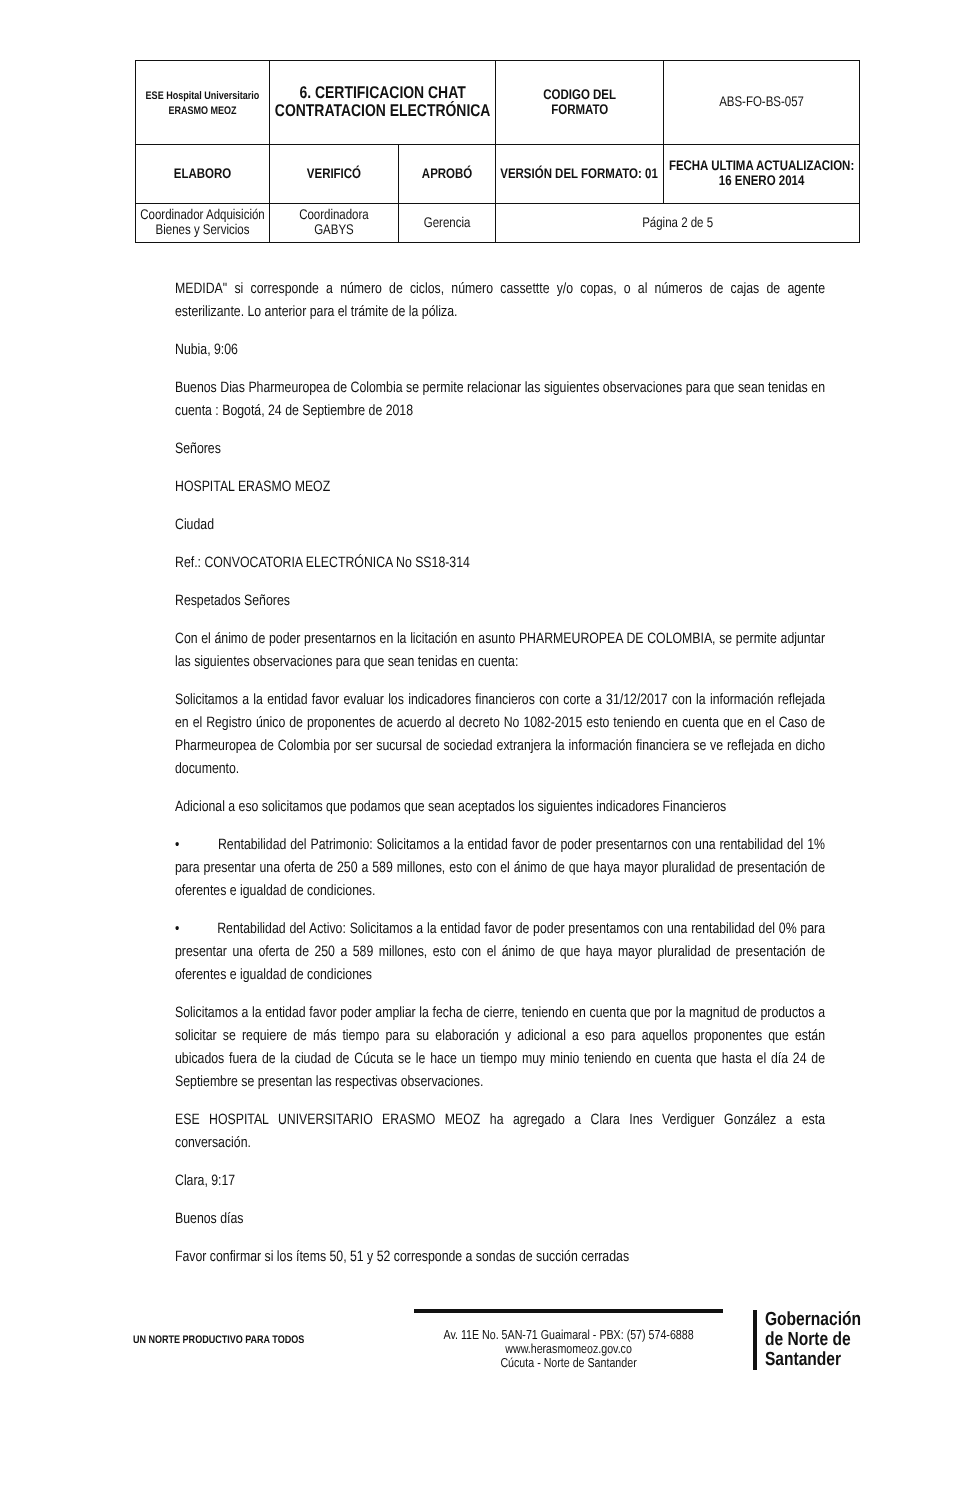| ESE Hospital Universitario ERASMO MEOZ | 6. CERTIFICACION CHAT CONTRATACION ELECTRÓNICA | | CODIGO DEL FORMATO | ABS-FO-BS-057 |
| ELABORO | VERIFICÓ | APROBÓ | VERSIÓN DEL FORMATO: 01 | FECHA ULTIMA ACTUALIZACION: 16 ENERO 2014 |
| Coordinador Adquisición Bienes y Servicios | Coordinadora GABYS | Gerencia | Página 2 de 5 | |
MEDIDA" si corresponde a número de ciclos, número cassettte y/o copas, o al números de cajas de agente esterilizante. Lo anterior para el trámite de la póliza.
Nubia, 9:06
Buenos Dias Pharmeuropea de Colombia se permite relacionar las siguientes observaciones para que sean tenidas en cuenta : Bogotá, 24 de Septiembre de 2018
Señores
HOSPITAL ERASMO MEOZ
Ciudad
Ref.: CONVOCATORIA ELECTRÓNICA No SS18-314
Respetados Señores
Con el ánimo de poder presentarnos en la licitación en asunto PHARMEUROPEA DE COLOMBIA, se permite adjuntar las siguientes observaciones para que sean tenidas en cuenta:
Solicitamos a la entidad favor evaluar los indicadores financieros con corte a 31/12/2017 con la información reflejada en el Registro único de proponentes de acuerdo al decreto No 1082-2015 esto teniendo en cuenta que en el Caso de Pharmeuropea de Colombia por ser sucursal de sociedad extranjera la información financiera se ve reflejada en dicho documento.
Adicional a eso solicitamos que podamos que sean aceptados los siguientes indicadores Financieros
• Rentabilidad del Patrimonio: Solicitamos a la entidad favor de poder presentarnos con una rentabilidad del 1% para presentar una oferta de 250 a 589 millones, esto con el ánimo de que haya mayor pluralidad de presentación de oferentes e igualdad de condiciones.
• Rentabilidad del Activo: Solicitamos a la entidad favor de poder presentamos con una rentabilidad del 0% para presentar una oferta de 250 a 589 millones, esto con el ánimo de que haya mayor pluralidad de presentación de oferentes e igualdad de condiciones
Solicitamos a la entidad favor poder ampliar la fecha de cierre, teniendo en cuenta que por la magnitud de productos a solicitar se requiere de más tiempo para su elaboración y adicional a eso para aquellos proponentes que están ubicados fuera de la ciudad de Cúcuta se le hace un tiempo muy minio teniendo en cuenta que hasta el día 24 de Septiembre se presentan las respectivas observaciones.
ESE HOSPITAL UNIVERSITARIO ERASMO MEOZ ha agregado a Clara Ines Verdiguer González a esta conversación.
Clara, 9:17
Buenos días
Favor confirmar si los ítems 50, 51 y 52 corresponde a sondas de succión cerradas
UN NORTE PRODUCTIVO PARA TODOS
Av. 11E No. 5AN-71 Guaimaral - PBX: (57) 574-6888
www.herasmomeoz.gov.co
Cúcuta - Norte de Santander
Gobernación
de Norte de
Santander